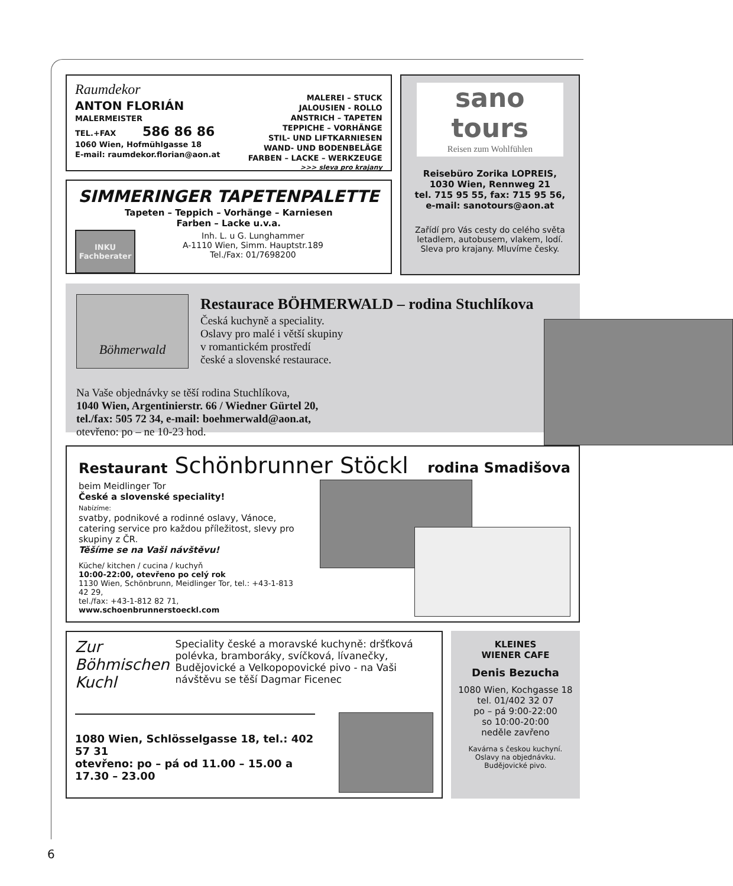Raumdekor
ANTON FLORIÁN
MALERMEISTER
TEL.+FAX 586 86 86
1060 Wien, Hofmühlgasse 18
E-mail: raumdekor.florian@aon.at
MALEREI – STUCK
JALOUSIEN - ROLLO
ANSTRICH – TAPETEN
TEPPICHE – VORHÄNGE
STIL- UND LIFTKARNIESEN
WAND- UND BODENBELÄGE
FARBEN – LACKE – WERKZEUGE
>>> sleva pro krajany
SIMMERINGER TAPETENPALETTE
Tapeten – Teppich – Vorhänge – Karniesen
Farben – Lacke u.v.a.
INKU
Fachberater
Inh. L. u G. Lunghammer
A-1110 Wien, Simm. Hauptstr.189
Tel./Fax: 01/7698200
sano tours
Reisen zum Wohlfühlen
Reisebüro Zorika LOPREIS,
1030 Wien, Rennweg 21
tel. 715 95 55, fax: 715 95 56,
e-mail: sanotours@aon.at
Zařídí pro Vás cesty do celého světa letadlem, autobusem, vlakem, lodí. Sleva pro krajany. Mluvíme česky.
Böhmerwald
Restaurace BÖHMERWALD – rodina Stuchlíkova
Česká kuchyně a speciality.
Oslavy pro malé i větší skupiny
v romantickém prostředí
české a slovenské restaurace.
Na Vaše objednávky se těší rodina Stuchlíkova,
1040 Wien, Argentinierstr. 66 / Wiedner Gürtel 20,
tel./fax: 505 72 34, e-mail: boehmerwald@aon.at,
otevřeno: po – ne 10-23 hod.
Restaurant Schönbrunner Stöckl rodina Smadišova
beim Meidlinger Tor
České a slovenské speciality!
Nabízíme:
svatby, podnikové a rodinné oslavy, Vánoce, catering service pro každou příležitost, slevy pro skupiny z ČR.
Těšíme se na Vaši návštěvu!
Küche/ kitchen / cucina / kuchyň
10:00-22:00, otevřeno po celý rok
1130 Wien, Schönbrunn, Meidlinger Tor, tel.: +43-1-813 42 29,
tel./fax: +43-1-812 82 71, www.schoenbrunnerstoeckl.com
Zur Böhmischen Kuchl
Speciality české a moravské kuchyně: dršťková polévka, bramboráky, svíčková, lívanečky, Budějovické a Velkopopovické pivo - na Vaši návštěvu se těší Dagmar Ficenec
1080 Wien, Schlösselgasse 18, tel.: 402 57 31
otevřeno: po – pá od 11.00 – 15.00 a 17.30 – 23.00
KLEINES
WIENER CAFE
Denis Bezucha
1080 Wien, Kochgasse 18
tel. 01/402 32 07
po – pá 9:00-22:00
so 10:00-20:00
neděle zavřeno
Kavárna s českou kuchyní.
Oslavy na objednávku.
Budějovické pivo.
6